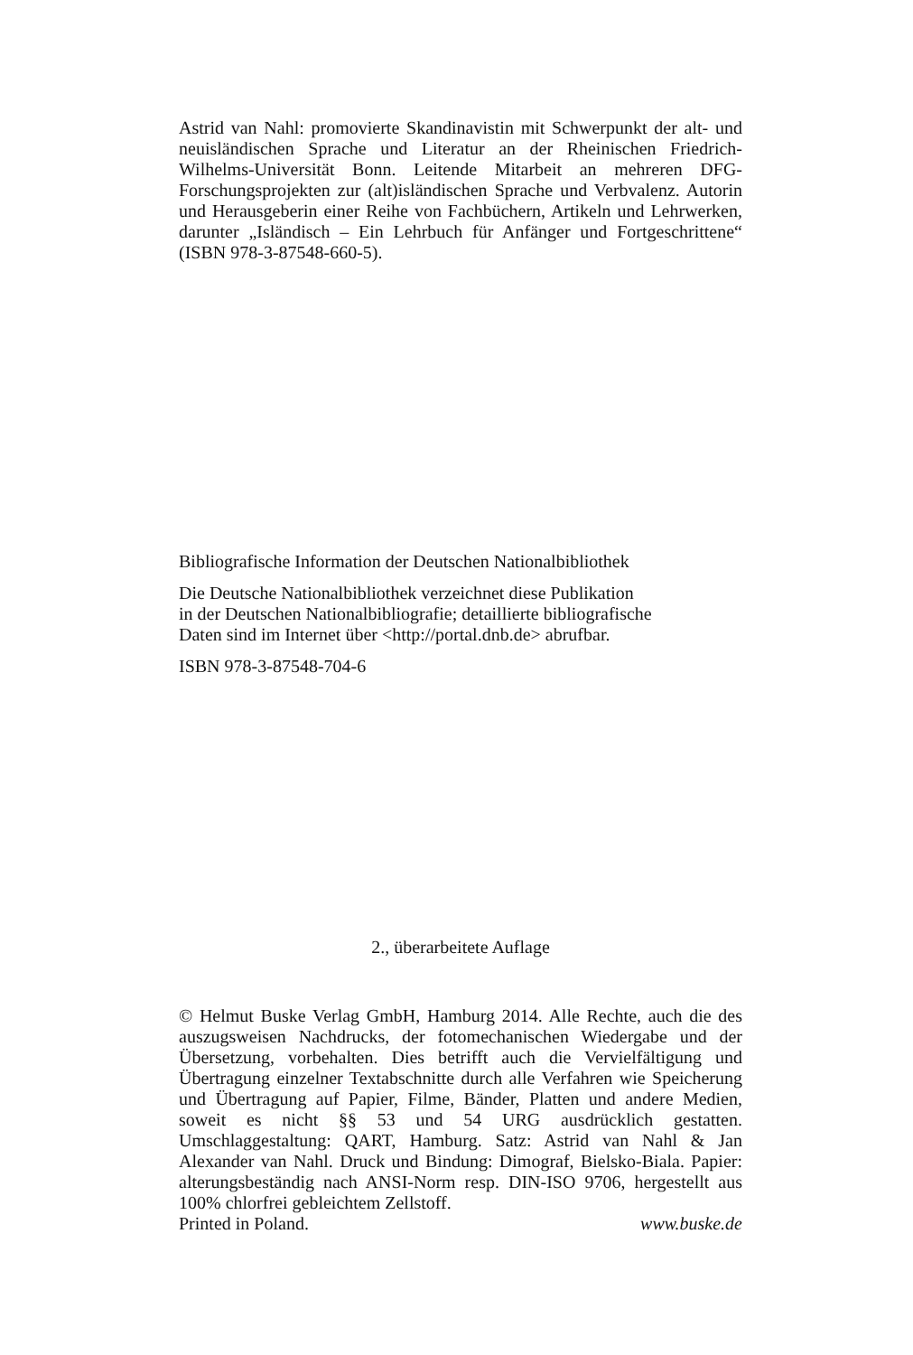Astrid van Nahl: promovierte Skandinavistin mit Schwerpunkt der alt- und neuisländischen Sprache und Literatur an der Rheinischen Friedrich-Wilhelms-Universität Bonn. Leitende Mitarbeit an mehreren DFG-Forschungsprojekten zur (alt)isländischen Sprache und Verbvalenz. Autorin und Herausgeberin einer Reihe von Fachbüchern, Artikeln und Lehrwerken, darunter „Isländisch – Ein Lehrbuch für Anfänger und Fortgeschrittene“ (ISBN 978-3-87548-660-5).
Bibliografische Information der Deutschen Nationalbibliothek
Die Deutsche Nationalbibliothek verzeichnet diese Publikation
in der Deutschen Nationalbibliografie; detaillierte bibliografische
Daten sind im Internet über <http://portal.dnb.de> abrufbar.
ISBN 978-3-87548-704-6
2., überarbeitete Auflage
© Helmut Buske Verlag GmbH, Hamburg 2014. Alle Rechte, auch die des auszugsweisen Nachdrucks, der fotomechanischen Wiedergabe und der Übersetzung, vorbehalten. Dies betrifft auch die Vervielfältigung und Übertragung einzelner Textabschnitte durch alle Verfahren wie Speicherung und Übertragung auf Papier, Filme, Bänder, Platten und andere Medien, soweit es nicht §§ 53 und 54 URG ausdrücklich gestatten. Umschlaggestaltung: QART, Hamburg. Satz: Astrid van Nahl & Jan Alexander van Nahl. Druck und Bindung: Dimograf, Bielsko-Biala. Papier: alterungsbeständig nach ANSI-Norm resp. DIN-ISO 9706, hergestellt aus 100% chlorfrei gebleichtem Zellstoff.
Printed in Poland. www.buske.de